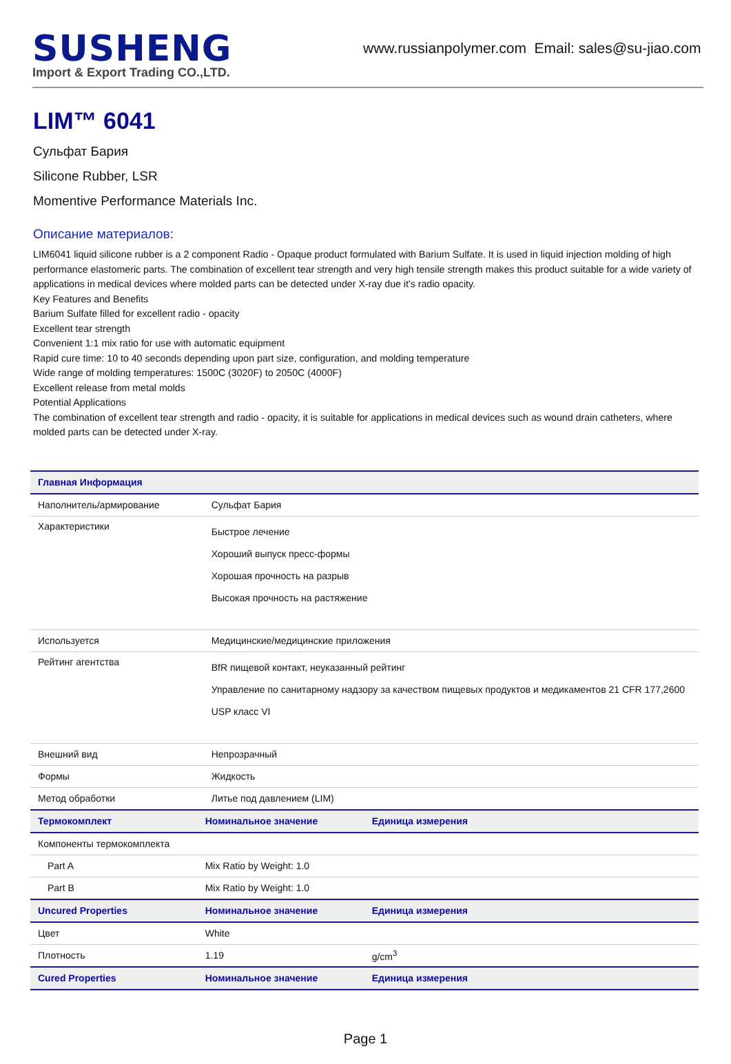SUSHENG
Import & Export Trading CO.,LTD.
www.russianpolymer.com Email: sales@su-jiao.com
LIM™ 6041
Сульфат Бария
Silicone Rubber, LSR
Momentive Performance Materials Inc.
Описание материалов:
LIM6041 liquid silicone rubber is a 2 component Radio - Opaque product formulated with Barium Sulfate. It is used in liquid injection molding of high performance elastomeric parts. The combination of excellent tear strength and very high tensile strength makes this product suitable for a wide variety of applications in medical devices where molded parts can be detected under X-ray due it's radio opacity.
Key Features and Benefits
Barium Sulfate filled for excellent radio - opacity
Excellent tear strength
Convenient 1:1 mix ratio for use with automatic equipment
Rapid cure time: 10 to 40 seconds depending upon part size, configuration, and molding temperature
Wide range of molding temperatures: 1500C (3020F) to 2050C (4000F)
Excellent release from metal molds
Potential Applications
The combination of excellent tear strength and radio - opacity, it is suitable for applications in medical devices such as wound drain catheters, where molded parts can be detected under X-ray.
| Главная Информация | | |
| --- | --- | --- |
| Наполнитель/армирование | Сульфат Бария | |
| Характеристики | Быстрое лечение Хороший выпуск пресс-формы Хорошая прочность на разрыв Высокая прочность на растяжение | |
| Используется | Медицинские/медицинские приложения | |
| Рейтинг агентства | BfR пищевой контакт, неуказанный рейтинг Управление по санитарному надзору за качеством пищевых продуктов и медикаментов 21 CFR 177,2600 USP класс VI | |
| Внешний вид | Непрозрачный | |
| Формы | Жидкость | |
| Метод обработки | Литье под давлением (LIM) | |
| Термокомплект | Номинальное значение | Единица измерения |
| Компоненты термокомплекта | | |
| Part A | Mix Ratio by Weight: 1.0 | |
| Part B | Mix Ratio by Weight: 1.0 | |
| Uncured Properties | Номинальное значение | Единица измерения |
| Цвет | White | |
| Плотность | 1.19 | g/cm<sup>3</sup> |
| Cured Properties | Номинальное значение | Единица измерения |
Page 1